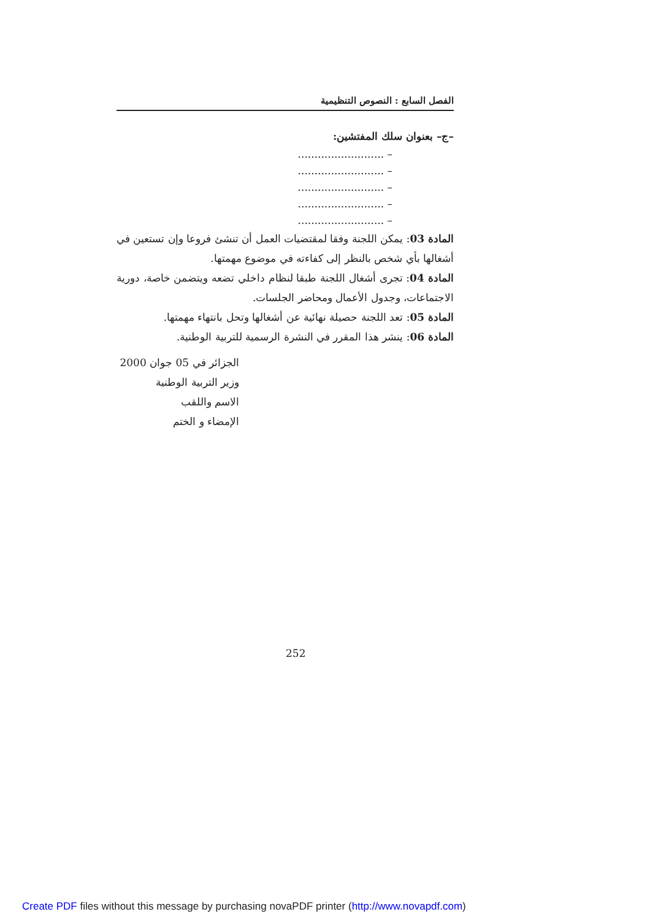الفصل السابع : النصوص التنظيمية
–ج– بعنوان سلك المفتشين:
– ..........................
– ..........................
– ..........................
– ..........................
– ..........................
المادة 03: يمكن اللجنة وفقا لمقتضيات العمل أن تنشئ فروعا وإن تستعين في أشغالها بأي شخص بالنظر إلى كفاءته في موضوع مهمتها.
المادة 04: تجرى أشغال اللجنة طبقا لنظام داخلي تضعه ويتضمن خاصة، دورية الاجتماعات، وجدول الأعمال ومحاضر الجلسات.
المادة 05: تعد اللجنة حصيلة نهائية عن أشغالها وتحل بانتهاء مهمتها.
المادة 06: ينشر هذا المقرر في النشرة الرسمية للتربية الوطنية.
الجزائر في 05 جوان 2000
وزير التربية الوطنية
الاسم واللقب
الإمضاء و الختم
252
Create PDF files without this message by purchasing novaPDF printer (http://www.novapdf.com)